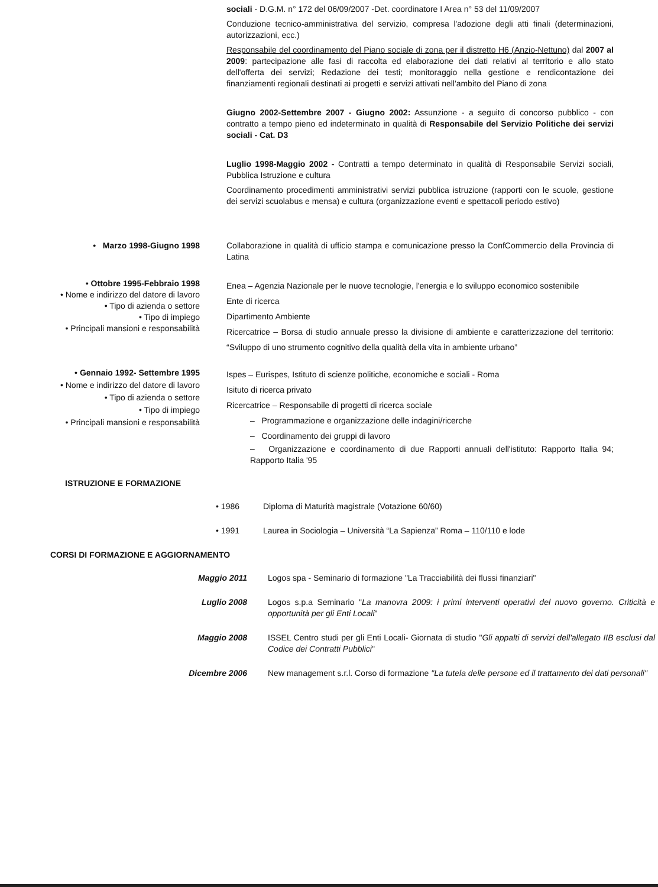sociali - D.G.M. n° 172 del 06/09/2007 -Det. coordinatore I Area n° 53 del 11/09/2007
Conduzione tecnico-amministrativa del servizio, compresa l'adozione degli atti finali (determinazioni, autorizzazioni, ecc.)
Responsabile del coordinamento del Piano sociale di zona per il distretto H6 (Anzio-Nettuno) dal 2007 al 2009: partecipazione alle fasi di raccolta ed elaborazione dei dati relativi al territorio e allo stato dell'offerta dei servizi; Redazione dei testi; monitoraggio nella gestione e rendicontazione dei finanziamenti regionali destinati ai progetti e servizi attivati nell'ambito del Piano di zona
Giugno 2002-Settembre 2007 - Giugno 2002: Assunzione - a seguito di concorso pubblico - con contratto a tempo pieno ed indeterminato in qualità di Responsabile del Servizio Politiche dei servizi sociali - Cat. D3
Luglio 1998-Maggio 2002 - Contratti a tempo determinato in qualità di Responsabile Servizi sociali, Pubblica Istruzione e cultura
Coordinamento procedimenti amministrativi servizi pubblica istruzione (rapporti con le scuole, gestione dei servizi scuolabus e mensa) e cultura (organizzazione eventi e spettacoli periodo estivo)
• Marzo 1998-Giugno 1998 Collaborazione in qualità di ufficio stampa e comunicazione presso la ConfCommercio della Provincia di Latina
• Ottobre 1995-Febbraio 1998
• Nome e indirizzo del datore di lavoro
• Tipo di azienda o settore
• Tipo di impiego
• Principali mansioni e responsabilità
Enea – Agenzia Nazionale per le nuove tecnologie, l'energia e lo sviluppo economico sostenibile
Ente di ricerca
Dipartimento Ambiente
Ricercatrice – Borsa di studio annuale presso la divisione di ambiente e caratterizzazione del territorio: “Sviluppo di uno strumento cognitivo della qualità della vita in ambiente urbano”
• Gennaio 1992- Settembre 1995
• Nome e indirizzo del datore di lavoro
• Tipo di azienda o settore
• Tipo di impiego
• Principali mansioni e responsabilità
Ispes – Eurispes, Istituto di scienze politiche, economiche e sociali - Roma
Isituto di ricerca privato
Ricercatrice – Responsabile di progetti di ricerca sociale
– Programmazione e organizzazione delle indagini/ricerche
– Coordinamento dei gruppi di lavoro
– Organizzazione e coordinamento di due Rapporti annuali dell'istituto: Rapporto Italia 94; Rapporto Italia '95
ISTRUZIONE E FORMAZIONE
• 1986 Diploma di Maturità magistrale (Votazione 60/60)
• 1991 Laurea in Sociologia – Università “La Sapienza” Roma – 110/110 e lode
CORSI DI FORMAZIONE E AGGIORNAMENTO
Maggio 2011 Logos spa - Seminario di formazione "La Tracciabilità dei flussi finanziari"
Luglio 2008 Logos s.p.a Seminario "La manovra 2009: i primi interventi operativi del nuovo governo. Criticità e opportunità per gli Enti Locali"
Maggio 2008 ISSEL Centro studi per gli Enti Locali- Giornata di studio "Gli appalti di servizi dell'allegato IIB esclusi dal Codice dei Contratti Pubblici"
Dicembre 2006 New management s.r.l. Corso di formazione "La tutela delle persone ed il trattamento dei dati personali"